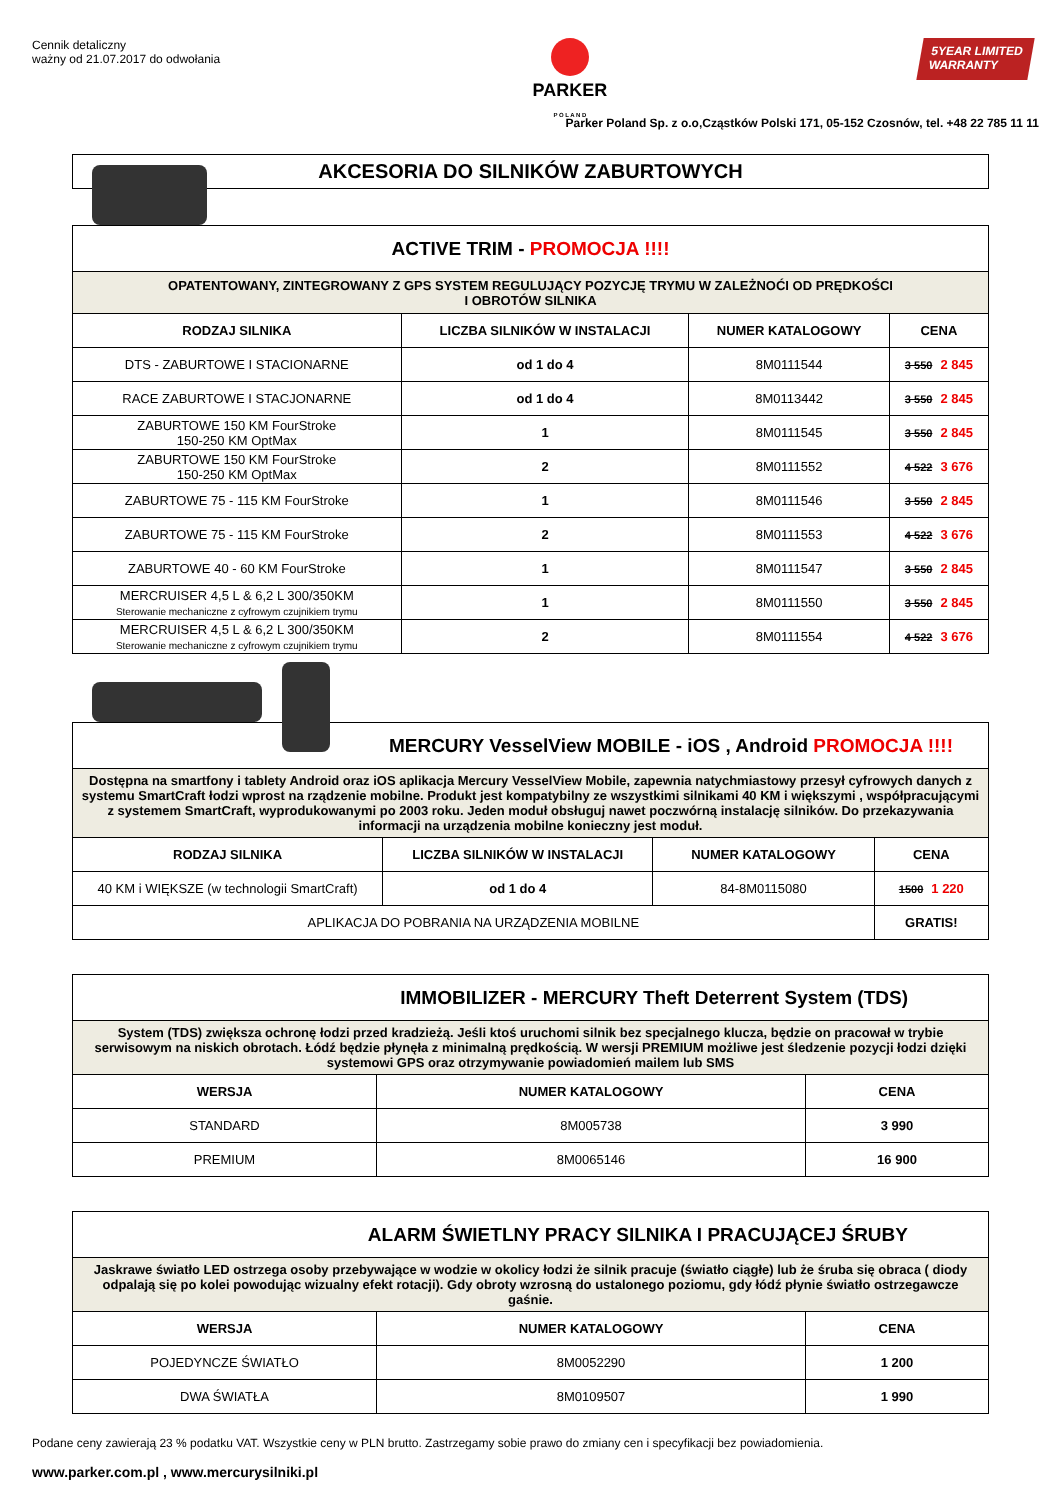Cennik detaliczny
ważny od 21.07.2017 do odwołania
PARKER
P O L A N D
5YEAR LIMITED
WARRANTY
Parker Poland Sp. z o.o,Cząstków Polski 171, 05-152 Czosnów, tel. +48 22 785 11 11
AKCESORIA DO SILNIKÓW ZABURTOWYCH
| ACTIVE TRIM - PROMOCJA !!!! | | | |
| OPATENTOWANY, ZINTEGROWANY Z GPS SYSTEM REGULUJĄCY POZYCJĘ TRYMU W ZALEŻNOĆI OD PRĘDKOŚCI I OBROTÓW SILNIKA | | | |
| RODZAJ SILNIKA | LICZBA SILNIKÓW W INSTALACJI | NUMER KATALOGOWY | CENA |
| DTS - ZABURTOWE I STACIONARNE | od 1 do 4 | 8M0111544 | 3 550 2 845 |
| RACE ZABURTOWE I STACJONARNE | od 1 do 4 | 8M0113442 | 3 550 2 845 |
| ZABURTOWE 150 KM FourStroke 150-250 KM OptMax | 1 | 8M0111545 | 3 550 2 845 |
| ZABURTOWE 150 KM FourStroke 150-250 KM OptMax | 2 | 8M0111552 | 4 522 3 676 |
| ZABURTOWE 75 - 115 KM FourStroke | 1 | 8M0111546 | 3 550 2 845 |
| ZABURTOWE 75 - 115 KM FourStroke | 2 | 8M0111553 | 4 522 3 676 |
| ZABURTOWE 40 - 60 KM FourStroke | 1 | 8M0111547 | 3 550 2 845 |
| MERCRUISER 4,5 L & 6,2 L 300/350KM Sterowanie mechaniczne z cyfrowym czujnikiem trymu | 1 | 8M0111550 | 3 550 2 845 |
| MERCRUISER 4,5 L & 6,2 L 300/350KM Sterowanie mechaniczne z cyfrowym czujnikiem trymu | 2 | 8M0111554 | 4 522 3 676 |
| MERCURY VesselView MOBILE - iOS , Android PROMOCJA !!!! | | | |
| Dostępna na smartfony i tablety Android oraz iOS aplikacja Mercury VesselView Mobile, zapewnia natychmiastowy przesył cyfrowych danych z systemu SmartCraft łodzi wprost na rządzenie mobilne. Produkt jest kompatybilny ze wszystkimi silnikami 40 KM i większymi , współpracującymi z systemem SmartCraft, wyprodukowanymi po 2003 roku. Jeden moduł obsługuj nawet poczwórną instalację silników. Do przekazywania informacji na urządzenia mobilne konieczny jest moduł. | | | |
| RODZAJ SILNIKA | LICZBA SILNIKÓW W INSTALACJI | NUMER KATALOGOWY | CENA |
| 40 KM i WIĘKSZE (w technologii SmartCraft) | od 1 do 4 | 84-8M0115080 | 1500 1 220 |
| APLIKACJA DO POBRANIA NA URZĄDZENIA MOBILNE | | | GRATIS! |
| IMMOBILIZER - MERCURY Theft Deterrent System (TDS) | | |
| System (TDS) zwiększa ochronę łodzi przed kradzieżą. Jeśli ktoś uruchomi silnik bez specjalnego klucza, będzie on pracował w trybie serwisowym na niskich obrotach. Łódź będzie płynęła z minimalną prędkością. W wersji PREMIUM możliwe jest śledzenie pozycji łodzi dzięki systemowi GPS oraz otrzymywanie powiadomień mailem lub SMS | | |
| WERSJA | NUMER KATALOGOWY | CENA |
| STANDARD | 8M005738 | 3 990 |
| PREMIUM | 8M0065146 | 16 900 |
| ALARM ŚWIETLNY PRACY SILNIKA I PRACUJĄCEJ ŚRUBY | | |
| Jaskrawe światło LED ostrzega osoby przebywające w wodzie w okolicy łodzi że silnik pracuje (światło ciągłe) lub że śruba się obraca ( diody odpalają się po kolei powodując wizualny efekt rotacji). Gdy obroty wzrosną do ustalonego poziomu, gdy łódź płynie światło ostrzegawcze gaśnie. | | |
| WERSJA | NUMER KATALOGOWY | CENA |
| POJEDYNCZE ŚWIATŁO | 8M0052290 | 1 200 |
| DWA ŚWIATŁA | 8M0109507 | 1 990 |
Podane ceny zawierają 23 % podatku VAT. Wszystkie ceny w PLN brutto. Zastrzegamy sobie prawo do zmiany cen i specyfikacji bez powiadomienia.
www.parker.com.pl , www.mercurysilniki.pl